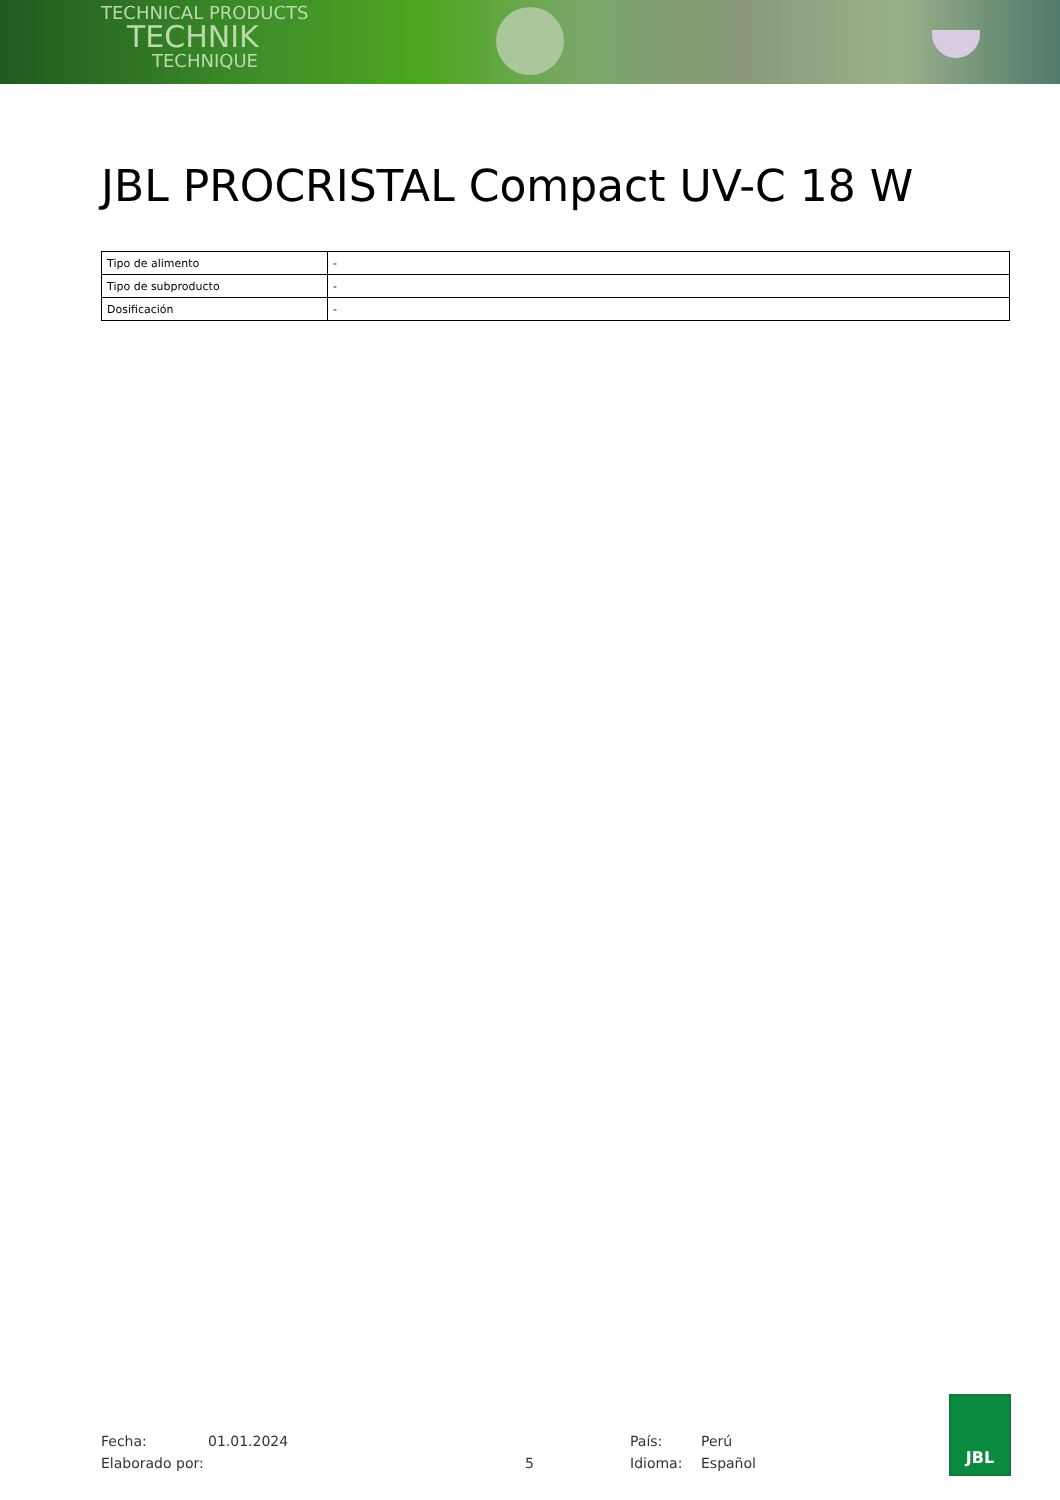TECHNICAL PRODUCTS
TECHNIK
TECHNIQUE
JBL PROCRISTAL Compact UV-C 18 W
| Tipo de alimento | - |
| Tipo de subproducto | - |
| Dosificación | - |
Fecha: 01.01.2024 País: Perú
Elaborado por: 5 Idioma: Español
JBL